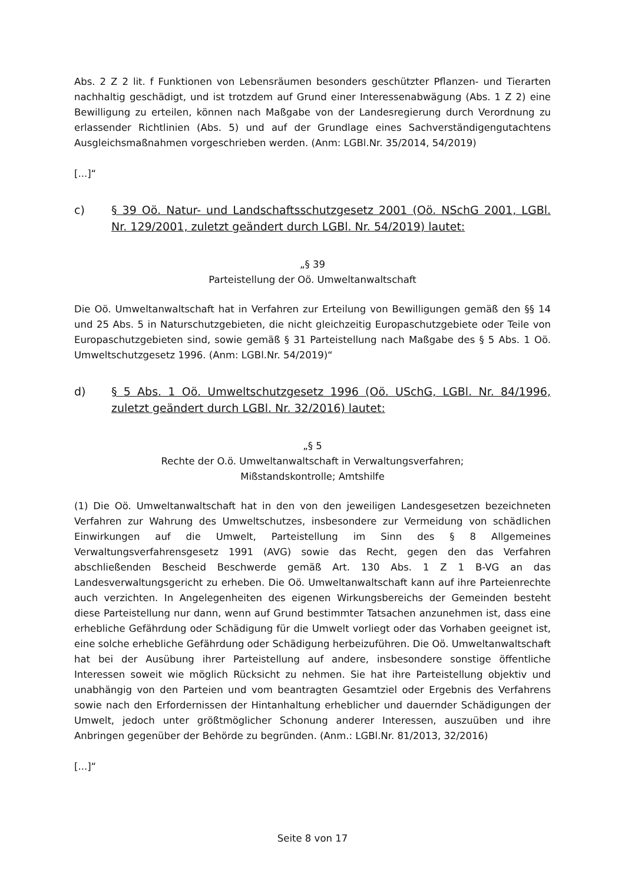Abs. 2 Z 2 lit. f Funktionen von Lebensräumen besonders geschützter Pflanzen- und Tierarten nachhaltig geschädigt, und ist trotzdem auf Grund einer Interessenabwägung (Abs. 1 Z 2) eine Bewilligung zu erteilen, können nach Maßgabe von der Landesregierung durch Verordnung zu erlassender Richtlinien (Abs. 5) und auf der Grundlage eines Sachverständigengutachtens Ausgleichsmaßnahmen vorgeschrieben werden. (Anm: LGBl.Nr. 35/2014, 54/2019)
[...]“
c) § 39 Oö. Natur- und Landschaftsschutzgesetz 2001 (Oö. NSchG 2001, LGBl. Nr. 129/2001, zuletzt geändert durch LGBl. Nr. 54/2019) lautet:
„§ 39
Parteistellung der Oö. Umweltanwaltschaft
Die Oö. Umweltanwaltschaft hat in Verfahren zur Erteilung von Bewilligungen gemäß den §§ 14 und 25 Abs. 5 in Naturschutzgebieten, die nicht gleichzeitig Europaschutzgebiete oder Teile von Europaschutzgebieten sind, sowie gemäß § 31 Parteistellung nach Maßgabe des § 5 Abs. 1 Oö. Umweltschutzgesetz 1996. (Anm: LGBl.Nr. 54/2019)“
d) § 5 Abs. 1 Oö. Umweltschutzgesetz 1996 (Oö. USchG, LGBl. Nr. 84/1996, zuletzt geändert durch LGBl. Nr. 32/2016) lautet:
„§ 5
Rechte der O.ö. Umweltanwaltschaft in Verwaltungsverfahren;
Mißstandskontrolle; Amtshilfe
(1) Die Oö. Umweltanwaltschaft hat in den von den jeweiligen Landesgesetzen bezeichneten Verfahren zur Wahrung des Umweltschutzes, insbesondere zur Vermeidung von schädlichen Einwirkungen auf die Umwelt, Parteistellung im Sinn des § 8 Allgemeines Verwaltungsverfahrensgesetz 1991 (AVG) sowie das Recht, gegen den das Verfahren abschließenden Bescheid Beschwerde gemäß Art. 130 Abs. 1 Z 1 B-VG an das Landesverwaltungsgericht zu erheben. Die Oö. Umweltanwaltschaft kann auf ihre Parteienrechte auch verzichten. In Angelegenheiten des eigenen Wirkungsbereichs der Gemeinden besteht diese Parteistellung nur dann, wenn auf Grund bestimmter Tatsachen anzunehmen ist, dass eine erhebliche Gefährdung oder Schädigung für die Umwelt vorliegt oder das Vorhaben geeignet ist, eine solche erhebliche Gefährdung oder Schädigung herbeizuführen. Die Oö. Umweltanwaltschaft hat bei der Ausübung ihrer Parteistellung auf andere, insbesondere sonstige öffentliche Interessen soweit wie möglich Rücksicht zu nehmen. Sie hat ihre Parteistellung objektiv und unabhängig von den Parteien und vom beantragten Gesamtziel oder Ergebnis des Verfahrens sowie nach den Erfordernissen der Hintanhaltung erheblicher und dauernder Schädigungen der Umwelt, jedoch unter größtmöglicher Schonung anderer Interessen, auszuüben und ihre Anbringen gegenüber der Behörde zu begründen. (Anm.: LGBl.Nr. 81/2013, 32/2016)
[...]“
Seite 8 von 17